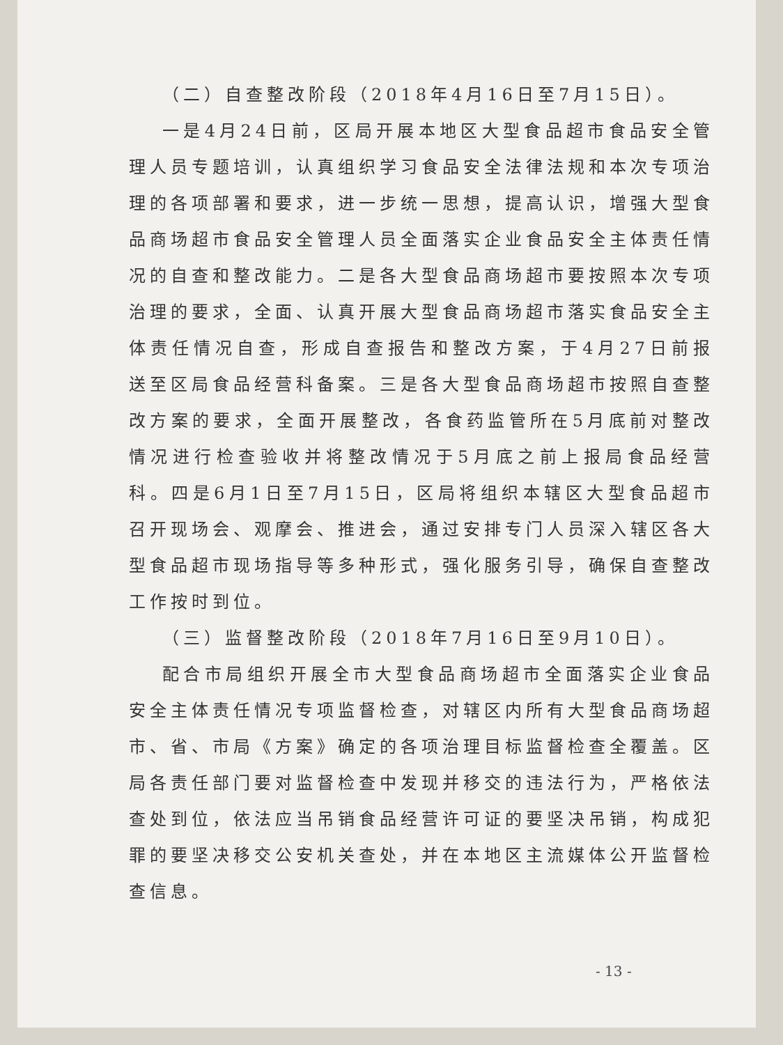（二）自查整改阶段（2018年4月16日至7月15日）。
一是4月24日前，区局开展本地区大型食品超市食品安全管理人员专题培训，认真组织学习食品安全法律法规和本次专项治理的各项部署和要求，进一步统一思想，提高认识，增强大型食品商场超市食品安全管理人员全面落实企业食品安全主体责任情况的自查和整改能力。二是各大型食品商场超市要按照本次专项治理的要求，全面、认真开展大型食品商场超市落实食品安全主体责任情况自查，形成自查报告和整改方案，于4月27日前报送至区局食品经营科备案。三是各大型食品商场超市按照自查整改方案的要求，全面开展整改，各食药监管所在5月底前对整改情况进行检查验收并将整改情况于5月底之前上报局食品经营科。四是6月1日至7月15日，区局将组织本辖区大型食品超市召开现场会、观摩会、推进会，通过安排专门人员深入辖区各大型食品超市现场指导等多种形式，强化服务引导，确保自查整改工作按时到位。
（三）监督整改阶段（2018年7月16日至9月10日）。
配合市局组织开展全市大型食品商场超市全面落实企业食品安全主体责任情况专项监督检查，对辖区内所有大型食品商场超市、省、市局《方案》确定的各项治理目标监督检查全覆盖。区局各责任部门要对监督检查中发现并移交的违法行为，严格依法查处到位，依法应当吊销食品经营许可证的要坚决吊销，构成犯罪的要坚决移交公安机关查处，并在本地区主流媒体公开监督检查信息。
- 13 -